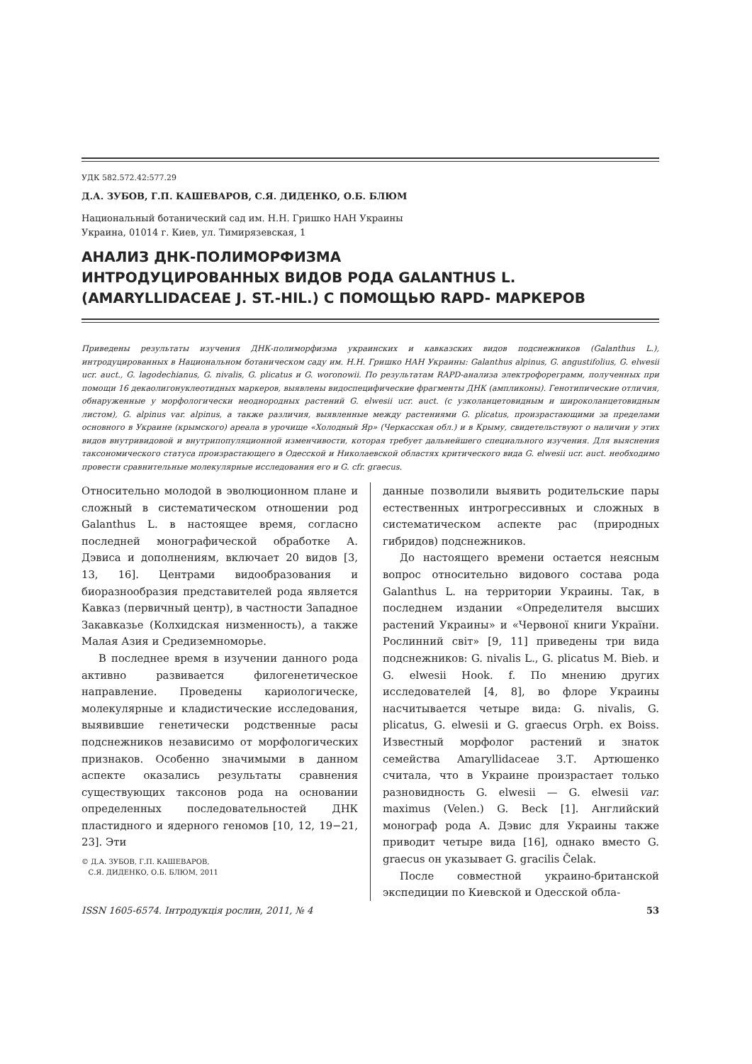УДК 582.572.42:577.29
Д.А. ЗУБОВ, Г.П. КАШЕВАРОВ, С.Я. ДИДЕНКО, О.Б. БЛЮМ
Национальный ботанический сад им. Н.Н. Гришко НАН Украины
Украина, 01014 г. Киев, ул. Тимирязевская, 1
АНАЛИЗ ДНК-ПОЛИМОРФИЗМА
ИНТРОДУЦИРОВАННЫХ ВИДОВ РОДА GALANTHUS L.
(AMARYLLIDACEAE J. ST.-HIL.) С ПОМОЩЬЮ RAPD- МАРКЕРОВ
Приведены результаты изучения ДНК-полиморфизма украинских и кавказских видов подснежников (Galanthus L.), интродуцированных в Национальном ботаническом саду им. Н.Н. Гришко НАН Украины: Galanthus alpinus, G. angustifolius, G. elwesii ucr. auct., G. lagodechianus, G. nivalis, G. plicatus и G. woronowii. По результатам RAPD-анализа электрофореграмм, полученных при помощи 16 декаолигонуклеотидных маркеров, выявлены видоспецифические фрагменты ДНК (ампликоны). Генотипические отличия, обнаруженные у морфологически неоднородных растений G. elwesii ucr. auct. (с узколанцетовидным и широколанцетовидным листом), G. alpinus var. alpinus, а также различия, выявленные между растениями G. plicatus, произрастающими за пределами основного в Украине (крымского) ареала в урочище «Холодный Яр» (Черкасская обл.) и в Крыму, свидетельствуют о наличии у этих видов внутривидовой и внутрипопуляционной изменчивости, которая требует дальнейшего специального изучения. Для выяснения таксономического статуса произрастающего в Одесской и Николаевской областях критического вида G. elwesii ucr. auct. необходимо провести сравнительные молекулярные исследования его и G. cfr. graecus.
Относительно молодой в эволюционном плане и сложный в систематическом отношении род Galanthus L. в настоящее время, согласно последней монографической обработке А. Дэвиса и дополнениям, включает 20 видов [3, 13, 16]. Центрами видообразования и биоразнообразия представителей рода является Кавказ (первичный центр), в частности Западное Закавказье (Колхидская низменность), а также Малая Азия и Средиземноморье.
В последнее время в изучении данного рода активно развивается филогенетическое направление. Проведены кариологическе, молекулярные и кладистические исследования, выявившие генетически родственные расы подснежников независимо от морфологических признаков. Особенно значимыми в данном аспекте оказались результаты сравнения существующих таксонов рода на основании определенных последовательностей ДНК пластидного и ядерного геномов [10, 12, 19−21, 23]. Эти
© Д.А. ЗУБОВ, Г.П. КАШЕВАРОВ,
С.Я. ДИДЕНКО, О.Б. БЛЮМ, 2011
данные позволили выявить родительские пары естественных интрогрессивных и сложных в систематическом аспекте рас (природных гибридов) подснежников.
До настоящего времени остается неясным вопрос относительно видового состава рода Galanthus L. на территории Украины. Так, в последнем издании «Определителя высших растений Украины» и «Червоної книги України. Рослинний світ» [9, 11] приведены три вида подснежников: G. nivalis L., G. plicatus M. Bieb. и G. elwesii Hook. f. По мнению других исследователей [4, 8], во флоре Украины насчитывается четыре вида: G. nivalis, G. plicatus, G. elwesii и G. graecus Orph. ex Boiss. Известный морфолог растений и знаток семейства Amaryllidaceae З.Т. Артюшенко считала, что в Украине произрастает только разновидность G. elwesii — G. elwesii var. maximus (Velen.) G. Beck [1]. Английский монограф рода А. Дэвис для Украины также приводит четыре вида [16], однако вместо G. graecus он указывает G. gracilis Čelak.
После совместной украино-британской экспедиции по Киевской и Одесской обла-
ISSN 1605-6574. Інтродукція рослин, 2011, № 4 53